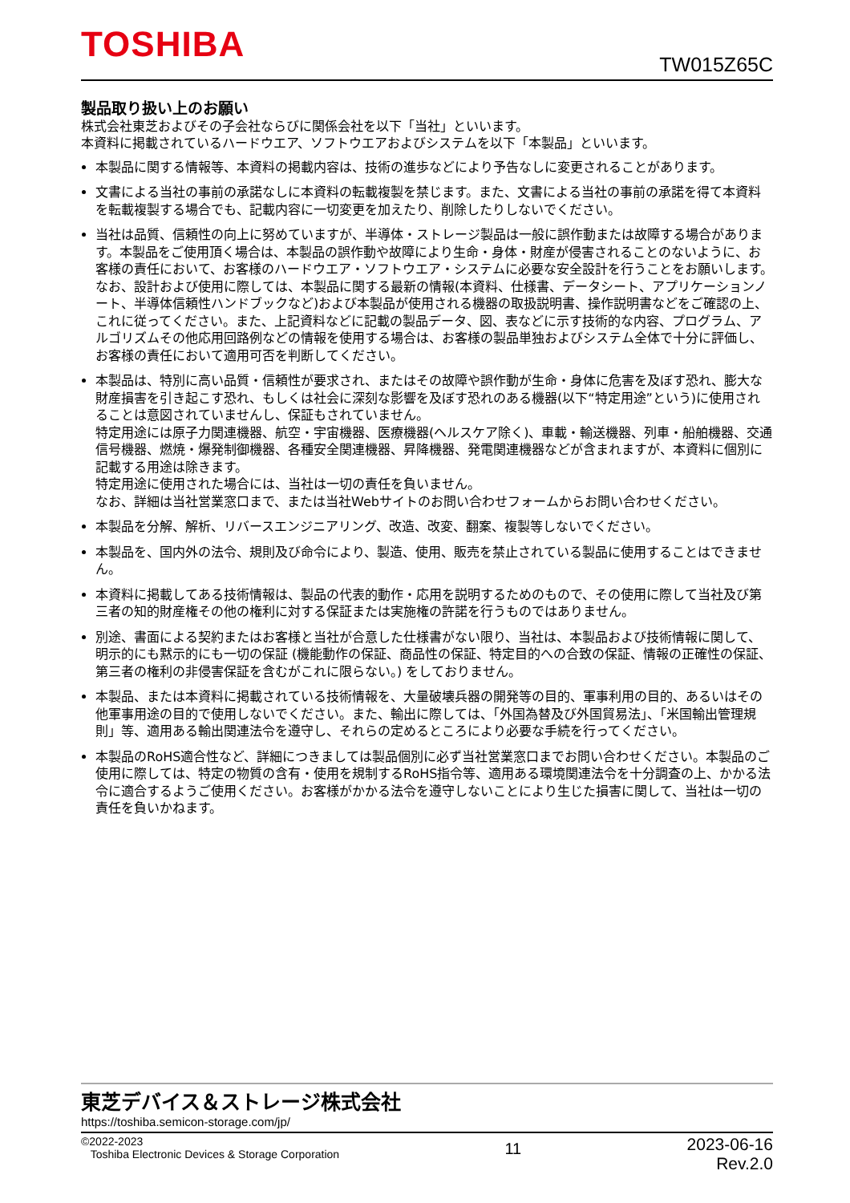TOSHIBA TW015Z65C
製品取り扱い上のお願い
株式会社東芝およびその子会社ならびに関係会社を以下「当社」といいます。
本資料に掲載されているハードウエア、ソフトウエアおよびシステムを以下「本製品」といいます。
本製品に関する情報等、本資料の掲載内容は、技術の進歩などにより予告なしに変更されることがあります。
文書による当社の事前の承諾なしに本資料の転載複製を禁じます。また、文書による当社の事前の承諾を得て本資料を転載複製する場合でも、記載内容に一切変更を加えたり、削除したりしないでください。
当社は品質、信頼性の向上に努めていますが、半導体・ストレージ製品は一般に誤作動または故障する場合があります。本製品をご使用頂く場合は、本製品の誤作動や故障により生命・身体・財産が侵害されることのないように、お客様の責任において、お客様のハードウエア・ソフトウエア・システムに必要な安全設計を行うことをお願いします。なお、設計および使用に際しては、本製品に関する最新の情報(本資料、仕様書、データシート、アプリケーションノート、半導体信頼性ハンドブックなど)および本製品が使用される機器の取扱説明書、操作説明書などをご確認の上、これに従ってください。また、上記資料などに記載の製品データ、図、表などに示す技術的な内容、プログラム、アルゴリズムその他応用回路例などの情報を使用する場合は、お客様の製品単独およびシステム全体で十分に評価し、お客様の責任において適用可否を判断してください。
本製品は、特別に高い品質・信頼性が要求され、またはその故障や誤作動が生命・身体に危害を及ぼす恐れ、膨大な財産損害を引き起こす恐れ、もしくは社会に深刻な影響を及ぼす恐れのある機器(以下“特定用途”という)に使用されることは意図されていませんし、保証もされていません。
特定用途には原子力関連機器、航空・宇宙機器、医療機器(ヘルスケア除く)、車載・輸送機器、列車・船舶機器、交通信号機器、燃焼・爆発制御機器、各種安全関連機器、昇降機器、発電関連機器などが含まれますが、本資料に個別に記載する用途は除きます。
特定用途に使用された場合には、当社は一切の責任を負いません。
なお、詳細は当社営業窓口まで、または当社Webサイトのお問い合わせフォームからお問い合わせください。
本製品を分解、解析、リバースエンジニアリング、改造、改変、翻案、複製等しないでください。
本製品を、国内外の法令、規則及び命令により、製造、使用、販売を禁止されている製品に使用することはできません。
本資料に掲載してある技術情報は、製品の代表的動作・応用を説明するためのもので、その使用に際して当社及び第三者の知的財産権その他の権利に対する保証または実施権の許諾を行うものではありません。
別途、書面による契約またはお客様と当社が合意した仕様書がない限り、当社は、本製品および技術情報に関して、明示的にも黙示的にも一切の保証 (機能動作の保証、商品性の保証、特定目的への合致の保証、情報の正確性の保証、第三者の権利の非侵害保証を含むがこれに限らない。) をしておりません。
本製品、または本資料に掲載されている技術情報を、大量破壊兵器の開発等の目的、軍事利用の目的、あるいはその他軍事用途の目的で使用しないでください。また、輸出に際しては、「外国為替及び外国貿易法」、「米国輸出管理規則」等、適用ある輸出関連法令を遵守し、それらの定めるところにより必要な手続を行ってください。
本製品のRoHS適合性など、詳細につきましては製品個別に必ず当社営業窓口までお問い合わせください。本製品のご使用に際しては、特定の物質の含有・使用を規制するRoHS指令等、適用ある環境関連法令を十分調査の上、かかる法令に適合するようご使用ください。お客様がかかる法令を遵守しないことにより生じた損害に関して、当社は一切の責任を負いかねます。
東芝デバイス＆ストレージ株式会社
https://toshiba.semicon-storage.com/jp/
©2022-2023
Toshiba Electronic Devices & Storage Corporation
11
2023-06-16
Rev.2.0